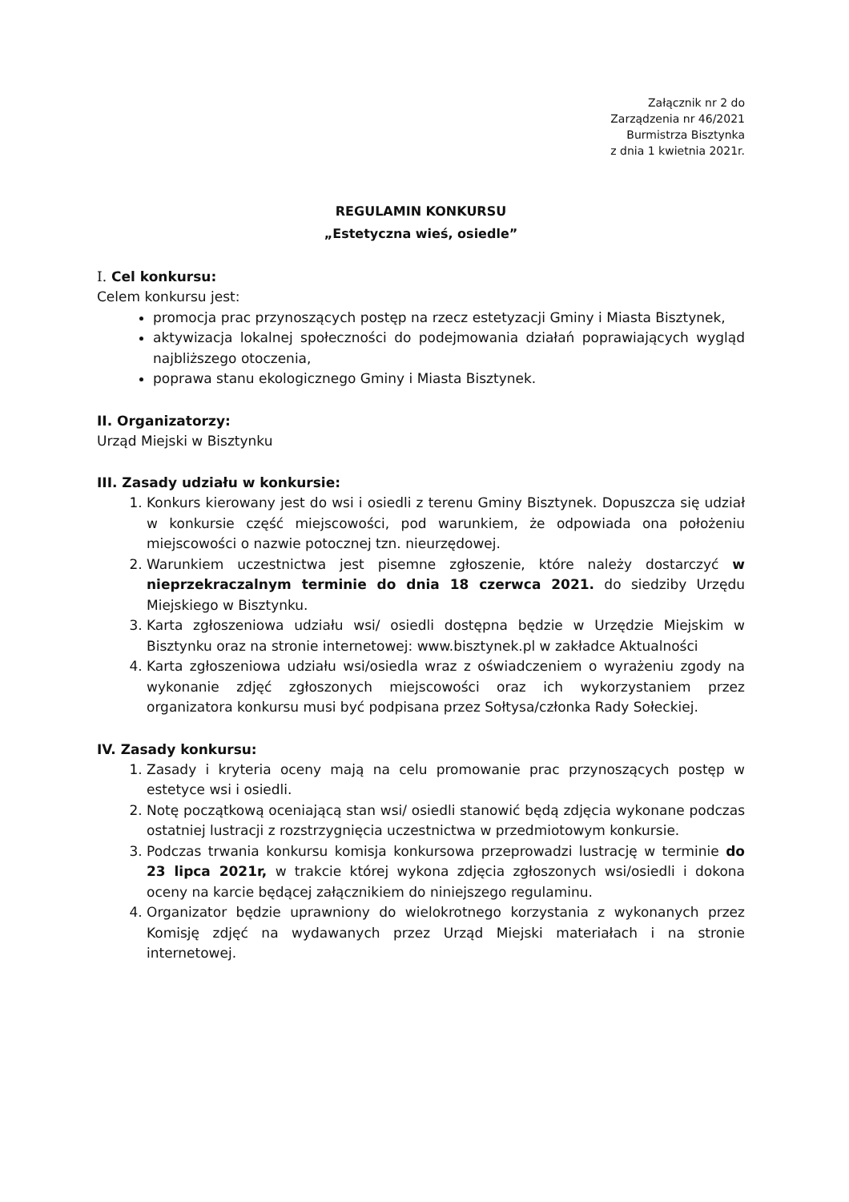Załącznik nr 2 do
Zarządzenia nr 46/2021
Burmistrza Bisztynka
z dnia 1 kwietnia 2021r.
REGULAMIN KONKURSU
„Estetyczna wieś, osiedle”
I. Cel konkursu:
Celem konkursu jest:
promocja prac przynoszących postęp na rzecz estetyzacji Gminy i Miasta Bisztynek,
aktywizacja lokalnej społeczności do podejmowania działań poprawiających wygląd najbliższego otoczenia,
poprawa stanu ekologicznego Gminy i Miasta Bisztynek.
II. Organizatorzy:
Urząd Miejski w Bisztynku
III. Zasady udziału w konkursie:
1. Konkurs kierowany jest do wsi i osiedli z terenu Gminy Bisztynek. Dopuszcza się udział w konkursie część miejscowości, pod warunkiem, że odpowiada ona położeniu miejscowości o nazwie potocznej tzn. nieurzędowej.
2. Warunkiem uczestnictwa jest pisemne zgłoszenie, które należy dostarczyć w nieprzekraczalnym terminie do dnia 18 czerwca 2021. do siedziby Urzędu Miejskiego w Bisztynku.
3. Karta zgłoszeniowa udziału wsi/ osiedli dostępna będzie w Urzędzie Miejskim w Bisztynku oraz na stronie internetowej: www.bisztynek.pl w zakładce Aktualności
4. Karta zgłoszeniowa udziału wsi/osiedla wraz z oświadczeniem o wyrażeniu zgody na wykonanie zdjęć zgłoszonych miejscowości oraz ich wykorzystaniem przez organizatora konkursu musi być podpisana przez Sołtysa/członka Rady Sołeckiej.
IV. Zasady konkursu:
1. Zasady i kryteria oceny mają na celu promowanie prac przynoszących postęp w estetyce wsi i osiedli.
2. Notę początkową oceniającą stan wsi/ osiedli stanowić będą zdjęcia wykonane podczas ostatniej lustracji z rozstrzygnięcia uczestnictwa w przedmiotowym konkursie.
3. Podczas trwania konkursu komisja konkursowa przeprowadzi lustrację w terminie do 23 lipca 2021r, w trakcie której wykona zdjęcia zgłoszonych wsi/osiedli i dokona oceny na karcie będącej załącznikiem do niniejszego regulaminu.
4. Organizator będzie uprawniony do wielokrotnego korzystania z wykonanych przez Komisję zdjęć na wydawanych przez Urząd Miejski materiałach i na stronie internetowej.